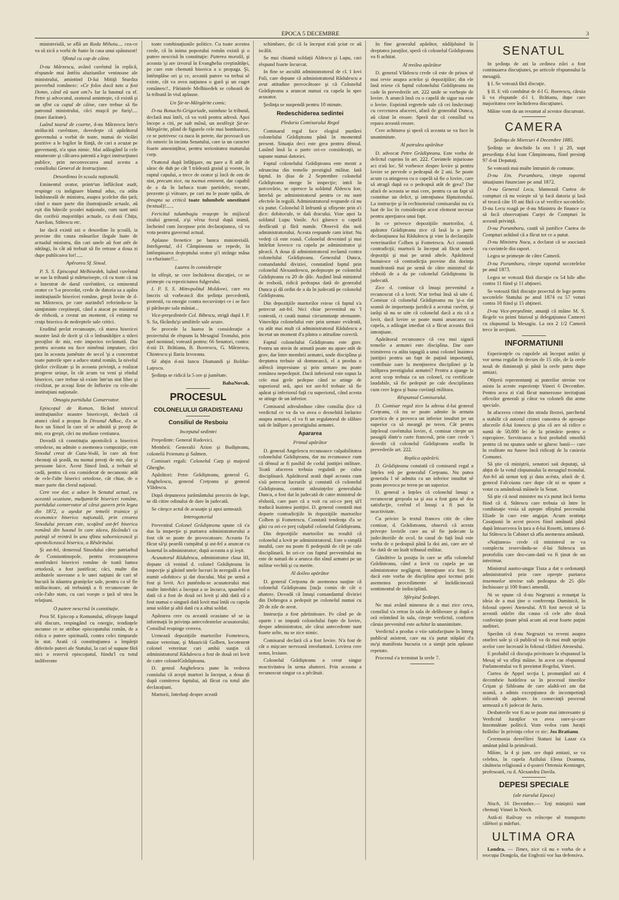EPOCA 5 DECEMBRE 3
ministerială, se află un Radu Mihaiu.... cea-ce va să zică a vorbi de funie în casa unui spânzurat!
Sfîntul cu cap de câine.
D-nu Mârzescu, având cuvêntul în replică, rĕspunde mai ântêiu aluziunilor veninoase ale ministrului, amintind D-lui Mitiţă Sturdza proverbul românesc: «Ce folos dacă tata a fost Domn, când eŭ sunt om?» Iar la basmul cu sf. Petre şi advocatul, oratorul aminteşte, că există şi un sfînt cu capul de câine, care trebue să fie patronul ministrului, căci muşcă pe furiş!.... (mare ilaritate).
Luând taurul de coarne, d-nu Mârzescu într'o strălucită cuvêntare, dovedeşte că apărătorul guvernului a vorbit de toate, numai de violări pozitive a le legilor în fiinţă, de cari a acuzat pe guvernanţi, n'a spus nimic. Mai adăogând la cele enumerate şi călcarea patentă a legei instrucţiunei publice, prin neconvocarea anul acesta a consiliului General de Instrucţiune.
Desordinea în scoala naţională.
Eminentul orator, printr'un înflăcărat asalt, respinge cu indignare blamul adus, cu atâta îndrăsneală de ministru, asupra şcolelor din ţară; când o mare parte din ilustraţiunile actuale, aŭ eşit din băncile şcoalei naţionale, cum sunt unii din corifeii majorităţei actuale, ca d-nii Chiţu, Aurelian, Stătescu etc.
Iar dacă există azi o desordine în şcoală, ia provine din cauza măsurilor ilegale luate de actualul ministru, din cari unele aŭ fost atêt de nătângi, în cât aŭ trebuit să fie retrase a doua zi dupe publicarea lor!.....
Apĕrarea Sf. Sinod.
P. S. S. Episcopul Melhisedek, luând cuvêntul se sue la tribună şi mărturiseşte, că cu toate că nu e înzestrat de darul cuvêntărei, ca eminentul orator ce 'l-a procedat, crede de datoria sa a apăra instituţiunile bisericei române, greşit lovite de d-nu Mârzescu, pe care auzindu'l referindu-se la simţiminte creştineşti, când a atacat pe ministrul de rĕsboiŭ, a crezut un moment, că estimp va cruţa biserica de nedreptele sale critici.
Eruditul prelat recunoaşte, că starea bisericei noastre lasă de dorit şi că o îmbunătăţire a stărei preoţilor de mir, este imperios reclamată. Dar pentru aceasta nu face nimĕnui imputare, căci ţara în aceasta jumĕtate de secol 'şi a concentrat toate puterile spre a aduce statul român, la nivelul ţărilor civilizate şi în aceasta privinţă, a realizat progrese uriaşe, în cât acum va veni şi rêndul bisericei, care trebue să existe într'un stat liber şi civilizat, pe aceaşi linie de înflorire cu cele-alte instituţiuni naţionale.
Omagiu partidului Conservator.
Episcopul de Roman, făcând istoricul instituţiunilor noastre bisericeşti, declară că atunci când a propus în Divanul Adkoc, d'a se face un Sinod în care sĕ se admită şi preoţi de mir, era greşit, căci nu studiase cestiunea.
Dovadă că constituţia apostolică a bisericei ortodoxe, nu admite o asemenea compoziţie, este Sinodul creat de Cuza-Vodă, în care aŭ fost chemaţi să şeadă, nu numai preoţi de mir, dar şi persoane laice. Acest Sinod însă, a trebuit sĕ cadă, pentru că era considerat de necanonic atât de cele-l'alte biserici ortodoxe, cât chiar, de o mare parte din clerul naţional.
Cere voe dar, a aduce în Senatul actual, cu această ocaziune, mulţumirile bisericei române, partidului conservator al cărui guvern prin legea din 1872, a aşedat pe temelii trainice şi economice biserica naţională, prin crearea Sinodului precum este, scoţând ast-fel biserica română din haozul în care zăcea, făcându'i cu putinţă sĕ reintră în una sfînta sobornicească şi apostolicească biserica, a Rĕsăritului.
Şi ast-fel, demersul Sinodului către patriarhul de Constantinopole, pentru recunoaşterea neatêrnărei bisericei române de toată lumea ortodoxă, a fost justificat; căci, multe din atributele suverane a le unei naţiuni de cari sĕ bucură în năuntru graniţelor sale, pentru ca sĕ fie strălucitoare, aŭ trebuinţă a fi recunoscute de cele-l'alte state, cu cari voeşte o ţară sĕ stea în relaţiuni.
O putere nescrisă în constituţie.
Prea Sf. Episcop a Romanului, sfêrşeşte lungul sĕŭ discurs, respingând cu energie, tendinţele ascunse ce se atribue episcopatului român, de a ridica o putere spirituală, contra celei timpurale în stat. Arată că constituţiunea a împărţit diferitele puteri ale Statului, la cari sĕ supune fără nici o rezervă episcopatul, fiindu'l cu totul indiferente
toate combinaţiunile politice. Cu toate acestea crede, că în inima poporului român există şi o putere nescrisă în constituţie: Puterea morală, şi aceasta 'şi are izvorul în Evanghelia creştinătăţei, pe care este chemată biserica a o propaga. Şi, întêmplăse ori şi ce, această putere va trebui sĕ existe, cât va avea naţiunea o gură şi un cuget românesc!.. Părintele Melhisedek se coboară de la tribună în viul aplause.
Un Şir-te-Mărgărite comic.
D-nu Bonachi-Grigoriade, suinduse la tribună, declară mai întêi, că va votă pentru adresă. Apoi începe a citi, pe sub mână, un nesfêrşit Şir-te-Mărgărite, plind de figurele cele mai bombastice, ce se potrivesc ca nuca în perete, dar provoacă un rîs omeric în incinta Senatului, care ia un caracter foarte amenințător, pentru seriositatea maturului corp.
Oratorul după înfăţişare, nu pare a fi atât de sărac de duh pe cât 'l trădează graiul şi voeste, în ruptul capului, a trece de orator şi încă de om de stat, precum zice, nu tocmai eminent, dar capabil de a da în larbaca toate partidele, trecute, prezente şi viitoare, pe cari nu le poate spăla, de dreapta sa critică toate tulumbele onestitatei (textual)!......
Fericitul tulumbagiu reuşeşte în mijlocul risului general, a'şi vêrsa focul după inimă, încheind cum începuse prin declaraţiunea, că va vota pentru guvernul actual.
Aplause frenetice pe banca ministerială. Inteligentul, d-l Câmpineanu se repede, în întêmpinarea deşteptului orator şi'i strânge mâna cu efuziune!!...
Luarea în consideraţie
In sfêrşit, se cere închiderea discuţiei, ce se primeşte cu repeziciunea fulgerului.
I. P. S. S. Mitropolitul Moldovei, care era înscris să vorbească din şedinţa precedentă, protestă, cu energie contra necuviinţei ce i se face şi părăseşte sala mâniat...
Vice-preşedintele Col. Bibescu, strigă după I. P. S. Sa, făcându'şi umilitele sale acuze.
Se procede la luarea în consideraţie a proiectului de rĕspuns la Mesagiul Tronului, prin apel nominal; votează pentru: 66 Senatori, contra: d-nii D. Brătianu, B. Boerescu, G. Mârzescu, Chintescu şi Ilariu Izvoranu.
Sĕ abţin d-nii Iancu Diamandi şi Boldur-Laţescu.
Şedinţa se ridică la 5 ore şi jumĕtate.
BabaNovak.
PROCESUL
COLONELULUI GRADISTEANU
Consiliul de Resboiu
Inceputul sedintei
Preşedinte: General Radovici.
Membrii: Generalii Arion şi Budişteanu, colonelii Poienaru şi Salmen.
Comisari regali: Colonelul Carp şi majorul Gherghe.
Apărători: Petre Grădişteanu, general G. Anghelescu, general Creţeanu şi general Vlădescu.
După depunerea jurământului prescris de lege, se dă citire odinului de dare în judecată.
Se citeşce actul de acusaţie şi apoi urmează:
Interogatoriul
Prevenitul Colonel Grădişteanu spune că s'a dus la inspecţie şi purtarea administratorului a fost cât se poate de provocatoare. Aceasta l'a făcut să'şi peardă cumpătul şi ast-fel a aruncat cu bonetul în administrator; după aceasta a şi ieşit.
Acusatorul Rădulescu, administrator clasa III, depune că venind d. colonel Grădişteanu în inspecţie şi găsind unele lucruri în neregulă a fost numit «dobitoc» şi dat dracului. Mai pe urmă a fost şi lovit. Aci punêndu-se acusatorului mai multe întrebări a început a se încurca, spunênd o dată că a fost de două ori lovit şi altă dată că a fost numai o singură dată lovit mai întâi cu capela unui soldat şi altă dată cu a altui soldat.
Apărarea cere cu această ocasiune sĕ se ia informaţii în privinţa antecedentelor acusatorului. Consiliul respinge cererea.
Urmează depoziţiile martorilor Fometescu, maior veterinar, şi Mauriciŭ Golben, locotenent colonel veterinar cari ambii susţin că administratorul Rădulescu a fost de două ori lovit de catre colonelGrădişteanu.
D. genral Anghelescu pune în vederea consiului că aceşti martori la început, a doua ḑi după comiterea faptului, aŭ făcut cu totul alte declaraţiuni.
Martorii, întrebaţi despre aceată
schimbare, ḑic că la început n'aŭ şciut ce aŭ iscălit.
Se mai chiamă soldaţii Aldescu şi Lupu, cari rĕspund foarte încurcat.
In fine se ascultă administratorul de cl. I Iovi Pali, care depune că administratorul Rădulescu a avut atitudine provocătoare şi că Colonelul Grădişteanu a aruncat numai cu capela în spre acusator.
Şedinţa se suspendă pentru 10 minute.
Redeschiderea sedintei
Pledaria Comisarului Regal
Comisarul regal face elogiul purtărei colonelului Grădişteanu până în momentul present. Situaţia deci este grea pentru dênsul. Lasând însă la o parte ori-ce consideraţii, se supune numai datoriei.
Faptul colonelului Grădişteanu este menit a sdruncina din temelie prestigiul militar. Iată faptul. In ḑiua de 2 Septembre colonelul Grădişteanu merge în inspecţie; intră în potcovărie, se opresce la soldatul Aldescu Ion; întrebă pe administratorul pentru ce nu sunt efectele în regulă. Administratorul respunde că nu s'a putut. Colonelul îl înfruntă şi sfîrşeste prin a'i ḑice: dobitocule, te daŭ dracului. Vine apoi la soldatul Lupu Vasile. Aci găsesce o capelă desfăcută şi fără număr. Observă din noŭ administratorului. Acesta respunde cam iritat: Nu vedeţi că este roasă. Colonelul devenind şi mai întărîtat lovesce cu capela pe administrator şi pleacă. A doua ḑi administratorul reclamă contra colonelului Grădişteanu. Generalul Dunca, comandandul diviziei, constatând faptul prin colonelul Alexandrescu, pedepsoşte pe colonelul Grădişteanu cu 20 de ḑile. Auḑind însă ministrul de resboiŭ, ridică pedeapsa dată de generalul Dunca şi dă ordin de a da în judecată pe colonelul Grădişteanu.
Din depoziţiile martorilor reiese că faptul s'a petrecut ast-fel. Nici chiar prevenitul nu 'l contestă, ci caută numai circumstanţe atenuante. Vinovăţia colonelului este prin urmare evidentă, cu atât mai mult că administratorul Rădulescu a încetat un moment d'a păstra o atitudine corectă.
Faptul colonelului Grădişteanu este grav. Pentru un strein de armată poate nu apare atât de grav, dar între membrii armatei, unde disciplina şi dreptatea trebuie să domnească, el a produs o adêncă impresiune şi prin urmare nu poate remânea nepedepsit. Dacă inferiorul este supus la cele mai grele pedepse când se atinge de superiorul seŭ, apoi tot ast-fel trebuie să fie apărat şi inferiorul faţă cu superiorul, când acesta se atinge de un inferior.
Comisarul adresânduse către consiliu ḑice că verdictul ce va da va avea o deosebită înrîurire asupra armatei, el va fi un regulatorul de slăbire saŭ de înălţare a prestigiului armatei.
Apararea
Primul apărător
D. general Angelescu recunoasce culpabilitatea colonelului Grădişteanu, dar nu recunoasce cum că dênsul ar fi pasibil de codul justiţiei militare. Toată afacerea trebuia regulată pe calea disciplinară. Apărătorul arată dupĕ aceasta cum s'aŭ petrecut lucrurile şi constată că colonelul Grădişteanu, contrar stăruinţelor generalului Dunca, a fost dat în judecată de catre ministrul de rĕsboiŭ, care pare că a voit cu ori-ce preţ să'l traducă înaintea justiţiei. D. general constată mai departe contradicţiile în depoziţiile martorilor Colben şi Fometescu. Constată tendenţa d'a se găsi cu ori-ce preţ culpabil colonelul Grădişteanu.
Din depoziţiile martorilor nu resultă că colonelul a lovit pe administratorul. Este o simplă insultă, care nu poate fi pedepsită de cât pe cale disciplinară. In ori-ce cas faptul prevenitului nu este de natură de a arunca din sînul armatei pe un militar vechiŭ şi cu merite.
Al doilea apărător
D. general Creţeanu de asemenea susţine că colonelul Grădişteanu [nu]a comis de cât o abatere. Dovadă că însuşi comandantul diviziei din Dobrogea a pedepsit pe colonelul numai cu 20 de zile de arest.
Instrucţia a fost părtinitoare. Pe când pe de oparte i se impută colonelului fapte de lovire, despre administrator, ale cărui antecedente sunt foarte urîte, nu se zice nimic.
Comisarul declară că a fost lovire. N'a fost de cât o mişcare nervoasă involuntară. Lovirea cere semn, lesiune.
Colonelul Grădişteanu a cerut singur neactivitatea în urma abaterei. Prin aceasta a recunoscut singur ca a pĕcătuit.
In fine generalul apărător, nădăjduind în dreptatea juraţilor, speră că colonelul Grădişteanu va fi achitat.
Al treilea apărător
D. general Vlădescu crede că este de prisos sĕ mai revie asupra actelor şi depoziţiilor; din ele însă reiese că faptul colonelului Grădişteanu nu cade în prevederile art. 222 unde se vorbeşte de lovire. A aruncă însă cu o capelă de sigur nu este o lovire. Esprimă regretele sale că cei însărcinaţi cu cercetarea afacerei, afară de generalul Dunca, aŭ căzut în eroare. Speră dar că consiliul va repara această eroare.
Cere achitarea şi speră că aceasta se va face în unanimitate.
Al patrulea apărător
D. advocat Petre Grădişteanu. Este vorba de delictul cuprins în art. 222. Cuvintele injurioase aci n'aŭ loc. Sĕ vorbesce despre lovire şi pentru lovire se prevede o pedeapsă de 2 ani. Se poate acum ca atingerea cu o capelă să fie o lovire, care să atragă după ea o pedeapsă atât de grea? Dar afară de aceasta se mai cere, pentru ca un fapt să constitue un delict, şi intenţiunea făptuitorului. La instrucţie şi în rechisotoriul comisarului nu s'a luat de loc în consideraţie acest element necesar pentru apreţiarea unui fapt.
In ce privesce depoziţiile martorilor, d. apărator Grădişteanu zice că lasă la o parte declaraţiunea lui Rădulescu şi vine la declaraţiile veterinarilor Colben şi Fometescu. Aci constată contradicţii; martorii la început aŭ făcut unele depoziţii şi mai pe urmă altele. Apărătorul banuiesce că contradicţia provine din dorinţa manifestată mai pe urmă de către ministrul de rĕsboiŭ de a da pe colonelul Grădişteanu în judecată.
Zice d. comisar că însuşi prevenitul a recunoscut că a lovit. N'ar trebui însă să uite d. Comisar că colonelul Grădişteanu nu 'şi-a dat seamă de importanţa juridică a acestui cuvênt, şi iarăşi să nu se uite că colonelul dacă a zis că a lovit, dacă lovire se poate numi aruncarea cu capela, a adăogat imediat că a făcut aceasta fără intenţiune.
Apărătorul recunoasce că cea mai sigură temelie a armatei este disciplina. Dar oare trimiterea cu atâta tapagiŭ a unui colonel înaintea justiţiei pentru un fapt de puţină importanţă, contribuie oare la menţinerea disciplinei şi la înălţarea prestigiului armatei? Pentru a ajunge la acest scop trebuia ca un colonel, cu certificate laudabile, să fie pedepsit pe cale desciplinara cum cere legea şi buna cuviinţă militara.
Rĕspunsul Comisarului.
D. Comisar regal zice la adresa d-lui general Creţeanu, că nu se poate admite în armata practica de a provoca un inferior insultat pe un superior ca să meargă pe teren. Cât pentru înţelesul cuvêntului lovire, d. comisar citeşte un pasagiŭ dintr'o carte francesă, prin care crede 'i dovedit că colonelul Grădişteanu seafla în prevederile art. 222.
Replica apărării.
D. Grădişteanu constată că comisarul regal a înţeles reŭ pe generalul Creţeanu. Nu putea generalu l sĕ admita ca un inferior insultat sĕ poata provoca pe teren pe un superior.
D. general a înţeles că colonelul însuşi a recunoscut greşeala sa şi asa a fost gata sĕ dea satisfacţie, cerênd el însuşi a fi pus în neactivitate.
Cu privire la textul frances citit de către comisar, d. Grădisteanu, observă că acesta priveşte lovirile care au sĕ fie judecate la judecătoriile de ocol. In casul de faţă însă este vorba de o pedeapsă până la doi ani, care are sĕ fie dată de un înalt tribunal militar.
Gânditive la posiţia în care se afla colonelul Grădisteanu, când a lovit cu capela pe un administrator negligent. Intenţiune n'a fost. Şi dacă este vorba de disciplina apoi tocmai prin asemenea procedimente sĕ înrădăcinează sentimentul de indisciplină.
Sfêrşitul Şedinţei.
Ne mai având nimenea de a mai zice ceva, consiliul s'a retras în sala de deliberare şi după o oră reîntrând în sala, citeşte verdictul, conform căruia prevenitul este achitat în unanimitate.
Verdictul a produs o viie satisfacţiune în întreg publicul asistent, care nu s'a putut stăpâni d'a nu'şi manifesta bucuria ce a simţit prin aplause repetate.
Procesul s'a terminat la orele 7.
SENATUL
In şedinţa de azi la ordinea zilei a fost continuarea discuţiunei, pe articole rĕspunsului la mesagiŭ.
§ I. Se votează fără discuţie.
§ II. E viŭ combătut de d-l G. Boerescu, căruia îi va rĕspunde d-l I. Brătianu, dupe care majoritatea cere închiderea discuţiunei.
Mâine vom da un resumat al acestor discursuri.
CAMERA
Şedinţa de Miercuri 4 Decembre 1885.
Şedinţa se deschide la ora 1 şi 20, supt presedinţa d-lui Ioan Câmpineanu, fiind presinţi 97 d-ni Deputaţi.
Se votează mai multe întruniri de comune.
D-nu Em. Porumbaru, citeşte raportul situaţiunei financiare pe anul 1872.
D-nu General Lecu, blamează Curtea de compturi că nu voieşte să 'şi facă datoria şi lasă sĕ treacă câte 10 ani fără ca sĕ verifice socotelele. D-nu Lecu roagă pe d-nu Ministru de finance ca să facă observaţiuni Curţei de Compturi în această privinţă.
D-nu Porumbaru, caută să justifice Curtea de Compturi arătând că a făcut tot ce a putut.
D-nu Ministru Nacu, a declarat că se asociază cu cuvintele din raport.
Legea se primeşte de către Cameră.
D-nu Porumbaru, citeşte raportul socotelelor pe anul 1873.
Legea se votează fără discuţie cu 54 bile albe contra 11 fiind şi 11 abţineri.
Se votează fără discuţie proectul de lege pentru socotelele Statului pe anul 1874 cu 57 voturi contra 10 fiind şi 15 abţineri.
D-nu Vice-preşedinte, anunţă că mâine M. S. Regele va primi biuroul şi delegaţiunea Camerei cu răspunsul la Mesagiu. La ora 2 1/2 Cameră trece în secţiuni.
INFORMATIUNII
Esperienţele cu cupolele aŭ început astăzi şi vor urma regulat în decurs de 15 zile, de la orele nouă de dimineaţă şi până la orele patru dupe amiazi.
Ofiţerii reprezentanţi ai puterilor streine vor asista la aceste esperienţe Vineri 6 Decembre. Pentru acea zi s'aŭ făcut numeroase invitaţiuni oficeilor generali şi cător va coloneli din arme speciale.
In afacerea crimei din strada Berzei, parchetul a stabilit că autorul crimei cunostea de aproape afacerile d-lui Ionescu şi ştia că are să ridice o sumă de 50,000 lei de la primărie pentru o espropiere. Servitoarea a fost probabil omorîtă pentru că nu spunea unde se găsesc banii— care în realitate nu fusese încă ridicaţi de la casieria Comunei.
Să ştie că miniştrii, senatori saŭ deputaţi, să abţin de la votul răspunsului la mesagiul tronului. Ast-fel aŭ urmat toţi şi data acésta, afară de d. general Falcoianu care dupe cât ni se spune a votat cu amândouă mâinele la Senat.
Să ştie că noul minister nu s'a putut încă forma fiind că d. Stătescu care trebuia să între în combinaţie vroia să aştepte sfîrşitul procesului Eliade în care este angajat. Acum sentinţa Casaţiunii în acest proces fiind amânată până după întoarcerea în ţara a d-lui Rosetti, intrarea d-lui Stătescu în Cabinet să afla asemenea amânată.
«Naţiunea» crede că ministerul se va complecta reservându-se d-lui Stătescu un protofoliu care deo-cam-dată va fi ţinut de un interimar.
Ministrul austro-ungar Tisza a dat o ordonanţă administrativă prin care opreşte purtarea insemnelor streine sub pedeapsa de 25 ḑile închisoare şi 100 franci amendă.
Ni se spune că d-nu Negruzzi a renunţat la ideia de a mai ţine o conferenţa Duminică, în folosul operei Ateneului. A'fi fost nevoit sĕ la această otărîre din causa că cele alte două conferinţe ţinute pênă acum aŭ avut foarte puţini auditori.
Sperăm că d-nu Negruzzi va reveni asupra otarîrei sale şi că publicul va da mai mult sprijin acelor care lucrează în folosul clădirei Ateneului.
E probabil că discuţia privitoare la rĕspunsul la Mesaj sĕ va sfîrşi mâine. In acest cas rĕspunsul Parlamentului va fi prezintat Regelui, Vineri.
Curtea de Appel secţia I, pronunţând azi 4 decembrie hotărîrea sa în procesul tinerilor Crişan şi Sihleanu de care alaltă-eri am dat seamă, a admis excepţiunea de incompetinţă ridicată de apărare. In consecinţă procesul urmează a fi judecat de Juriu.
Desbaterile vor fi au se poate mai interesante şi Verdictul Juraţilor va avea oare-şi-care însemnătate politică. Vom vedea cum Juraţii holărăsc în privinţa celor ce zic: Jos Bratianu.
Ceremonia desvêlirei Statuei lui Lazar s'a amânat până la primăvară.
Mâine, la 4 şi jum. ore după amiazi, se va celebra, în capela Azilului Elena Doamna, căsătoria religioasă a d-şoarei Ortensia Keminger, profesoară, cu d. Alexandru Davila.
DEPESI SPECIALE
(ale ziarului Epoca)
Nisch, 16 Decembre.— Toţi miniştrii sunt chemaţi Vinari la Nisch.
Astă-zi Railvay va reîncepe sĕ transporte călĕtori şi mărfuri.
ULTIMA ORA
Londra. — Times, zice că nu e vorba de a reocupa Dongola, dar Englezii vor lua defensiva.